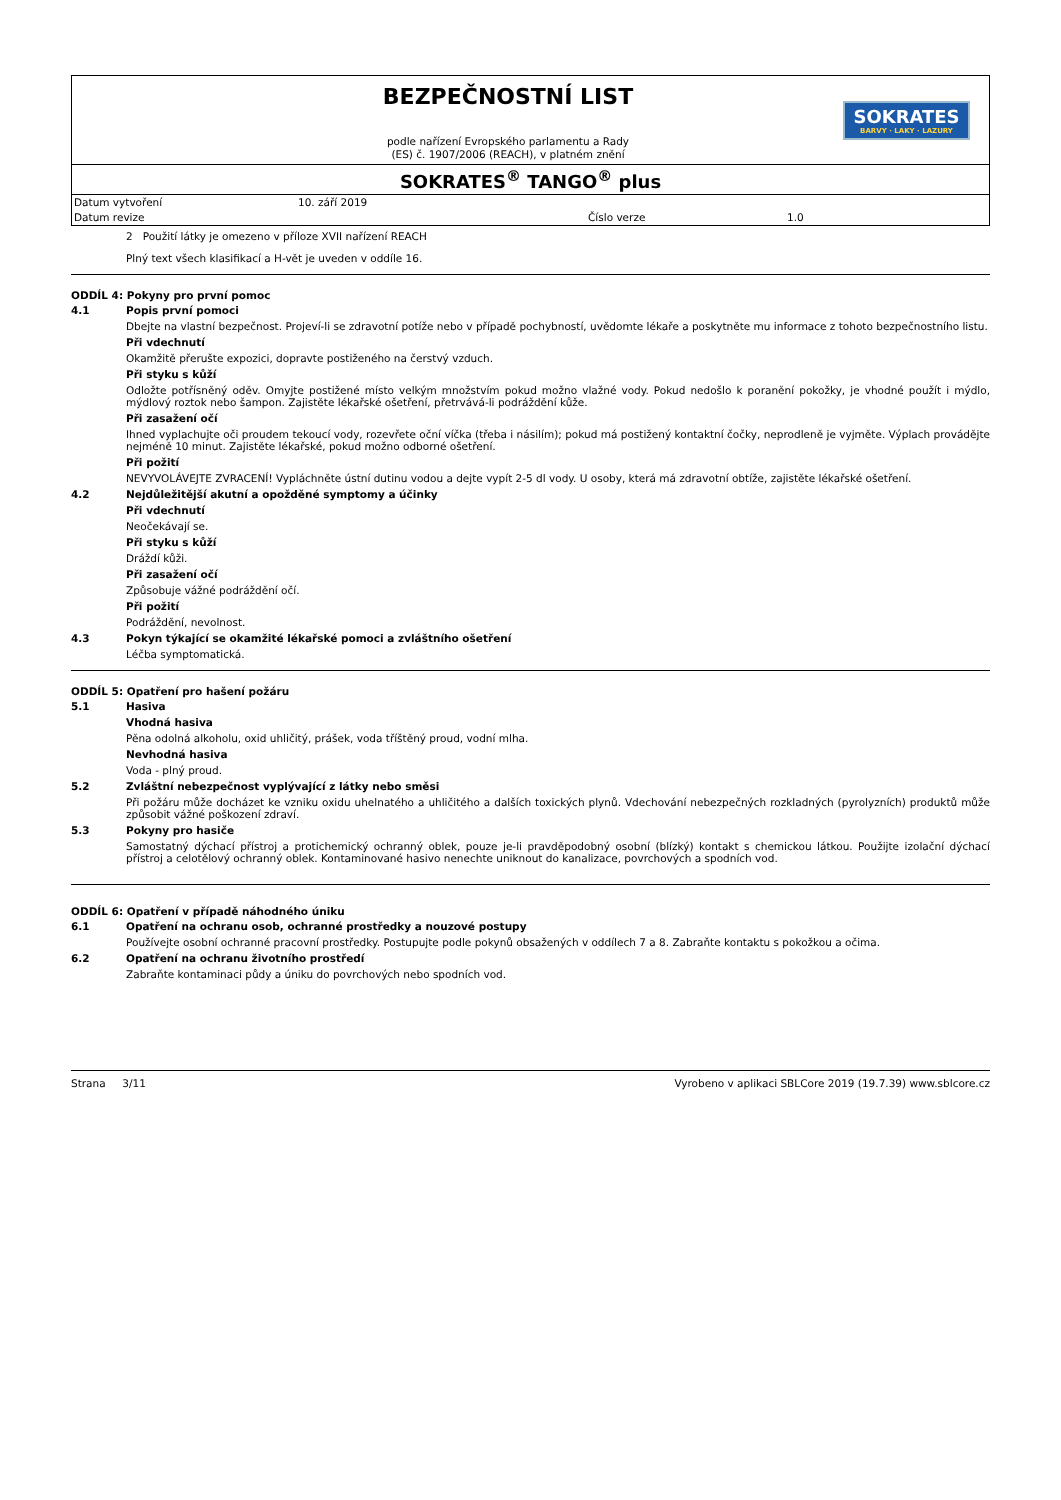BEZPEČNOSTNÍ LIST
podle nařízení Evropského parlamentu a Rady
(ES) č. 1907/2006 (REACH), v platném znění
SOKRATES
BARVY · LAKY · LAZURY
SOKRATES<sup>®</sup> TANGO<sup>®</sup> plus
| Datum vytvoření | 10. září 2019 | | |
| Datum revize | | Číslo verze | 1.0 |
2 Použití látky je omezeno v příloze XVII nařízení REACH
Plný text všech klasifikací a H-vět je uveden v oddíle 16.
ODDÍL 4: Pokyny pro první pomoc
4.1 Popis první pomoci
Dbejte na vlastní bezpečnost. Projeví-li se zdravotní potíže nebo v případě pochybností, uvědomte lékaře a poskytněte mu informace z tohoto bezpečnostního listu.
Při vdechnutí
Okamžitě přerušte expozici, dopravte postiženého na čerstvý vzduch.
Při styku s kůží
Odložte potřísněný oděv. Omyjte postižené místo velkým množstvím pokud možno vlažné vody. Pokud nedošlo k poranění pokožky, je vhodné použít i mýdlo, mýdlový roztok nebo šampon. Zajistěte lékařské ošetření, přetrvává-li podráždění kůže.
Při zasažení očí
Ihned vyplachujte oči proudem tekoucí vody, rozevřete oční víčka (třeba i násilím); pokud má postižený kontaktní čočky, neprodleně je vyjměte. Výplach provádějte nejméně 10 minut. Zajistěte lékařské, pokud možno odborné ošetření.
Při požití
NEVYVOLÁVEJTE ZVRACENÍ! Vypláchněte ústní dutinu vodou a dejte vypít 2-5 dl vody. U osoby, která má zdravotní obtíže, zajistěte lékařské ošetření.
4.2 Nejdůležitější akutní a opožděné symptomy a účinky
Při vdechnutí
Neočekávají se.
Při styku s kůží
Dráždí kůži.
Při zasažení očí
Způsobuje vážné podráždění očí.
Při požití
Podráždění, nevolnost.
4.3 Pokyn týkající se okamžité lékařské pomoci a zvláštního ošetření
Léčba symptomatická.
ODDÍL 5: Opatření pro hašení požáru
5.1 Hasiva
Vhodná hasiva
Pěna odolná alkoholu, oxid uhličitý, prášek, voda tříštěný proud, vodní mlha.
Nevhodná hasiva
Voda - plný proud.
5.2 Zvláštní nebezpečnost vyplývající z látky nebo směsi
Při požáru může docházet ke vzniku oxidu uhelnatého a uhličitého a dalších toxických plynů. Vdechování nebezpečných rozkladných (pyrolyzních) produktů může způsobit vážné poškození zdraví.
5.3 Pokyny pro hasiče
Samostatný dýchací přístroj a protichemický ochranný oblek, pouze je-li pravděpodobný osobní (blízký) kontakt s chemickou látkou. Použijte izolační dýchací přístroj a celotělový ochranný oblek. Kontaminované hasivo nenechte uniknout do kanalizace, povrchových a spodních vod.
ODDÍL 6: Opatření v případě náhodného úniku
6.1 Opatření na ochranu osob, ochranné prostředky a nouzové postupy
Používejte osobní ochranné pracovní prostředky. Postupujte podle pokynů obsažených v oddílech 7 a 8. Zabraňte kontaktu s pokožkou a očima.
6.2 Opatření na ochranu životního prostředí
Zabraňte kontaminaci půdy a úniku do povrchových nebo spodních vod.
Strana 3/11 Vyrobeno v aplikaci SBLCore 2019 (19.7.39) www.sblcore.cz